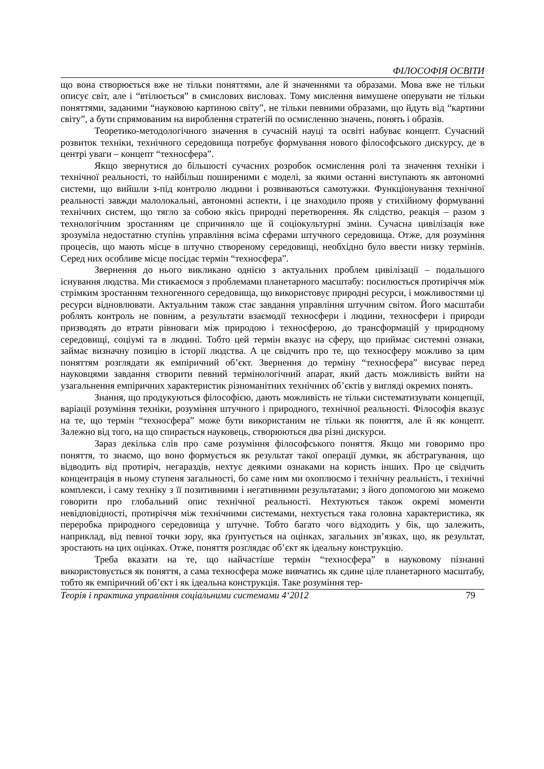ФІЛОСОФІЯ ОСВІТИ
що вона створюється вже не тільки поняттями, але й значеннями та образами. Мова вже не тільки описує світ, але і “втілюється” в смислових висловах. Тому мислення вимушене оперувати не тільки поняттями, заданими “науковою картиною світу”, не тільки певними образами, що йдуть від “картини світу”, а бути спрямованим на вироблення стратегій по осмисленню значень, понять і образів.
Теоретико-методологічного значення в сучасній науці та освіті набуває концепт. Сучасний розвиток техніки, технічного середовища потребує формування нового філософського дискурсу, де в центрі уваги – концепт “техносфера”.
Якщо звернутися до більшості сучасних розробок осмислення ролі та значення техніки і технічної реальності, то найбільш поширеними є моделі, за якими останні виступають як автономні системи, що вийшли з-під контролю людини і розвиваються самотужки. Функціонування технічної реальності завжди малолокальні, автономні аспекти, і це знаходило прояв у стихійному формуванні технічних систем, що тягло за собою якісь природні перетворення. Як слідство, реакція – разом з технологічним зростанням це спричиняло ще й соціокультурні зміни. Сучасна цивілізація вже зрозуміла недостатню ступінь управління всіма сферами штучного середовища. Отже, для розуміння процесів, що мають місце в штучно створеному середовищі, необхідно було ввести низку термінів. Серед них особливе місце посідає термін “техносфера”.
Звернення до нього викликано однією з актуальних проблем цивілізації – подальшого існування людства. Ми стикаємося з проблемами планетарного масштабу: посилюється протиріччя між стрімким зростанням техногенного середовища, що використовує природні ресурси, і можливостями ці ресурси відновлювати. Актуальним також стає завдання управління штучним світом. Його масштаби роблять контроль не повним, а результати взаємодії техносфери і людини, техносфери і природи призводять до втрати рівноваги між природою і техносферою, до трансформацій у природному середовищі, соціумі та в людині. Тобто цей термін вказує на сферу, що приймає системні ознаки, займає визначну позицію в історії людства. А це свідчить про те, що техносферу можливо за цим поняттям розглядати як емпіричний об’єкт. Звернення до терміну “техносфера” висуває перед науковцями завдання створити певний термінологічний апарат, який дасть можливість вийти на узагальнення емпіричних характеристик різноманітних технічних об’єктів у вигляді окремих понять.
Знання, що продукуються філософією, дають можливість не тільки систематизувати концепції, варіації розуміння техніки, розуміння штучного і природного, технічної реальності. Філософія вказує на те, що термін “техносфера” може бути використаним не тільки як поняття, але й як концепт. Залежно від того, на що спирається науковець, створюються два різні дискурси.
Зараз декілька слів про саме розуміння філософського поняття. Якщо ми говоримо про поняття, то знаємо, що воно формується як результат такої операції думки, як абстрагування, що відводить від протиріч, негараздів, нехтує деякими ознаками на користь інших. Про це свідчить концентрація в ньому ступеня загальності, бо саме ним ми охоплюємо і технічну реальність, і технічні комплекси, і саму техніку з її позитивними і негативними результатами; з його допомогою ми можемо говорити про глобальний опис технічної реальності. Нехтуються також окремі моменти невідповідності, протиріччя між технічними системами, нехтується така головна характеристика, як переробка природного середовища у штучне. Тобто багато чого відходить у бік, що залежить, наприклад, від певної точки зору, яка ґрунтується на оцінках, загальних зв’язках, що, як результат, зростають на цих оцінках. Отже, поняття розглядає об’єкт як ідеальну конструкцію.
Треба вказати на те, що найчастіше термін “техносфера” в науковому пізнанні використовується як поняття, а сама техносфера може вивчатись як єдине ціле планетарного масштабу, тобто як емпіричний об’єкт і як ідеальна конструкція. Таке розуміння тер-
Теорія і практика управління соціальними системами 4‘2012 79